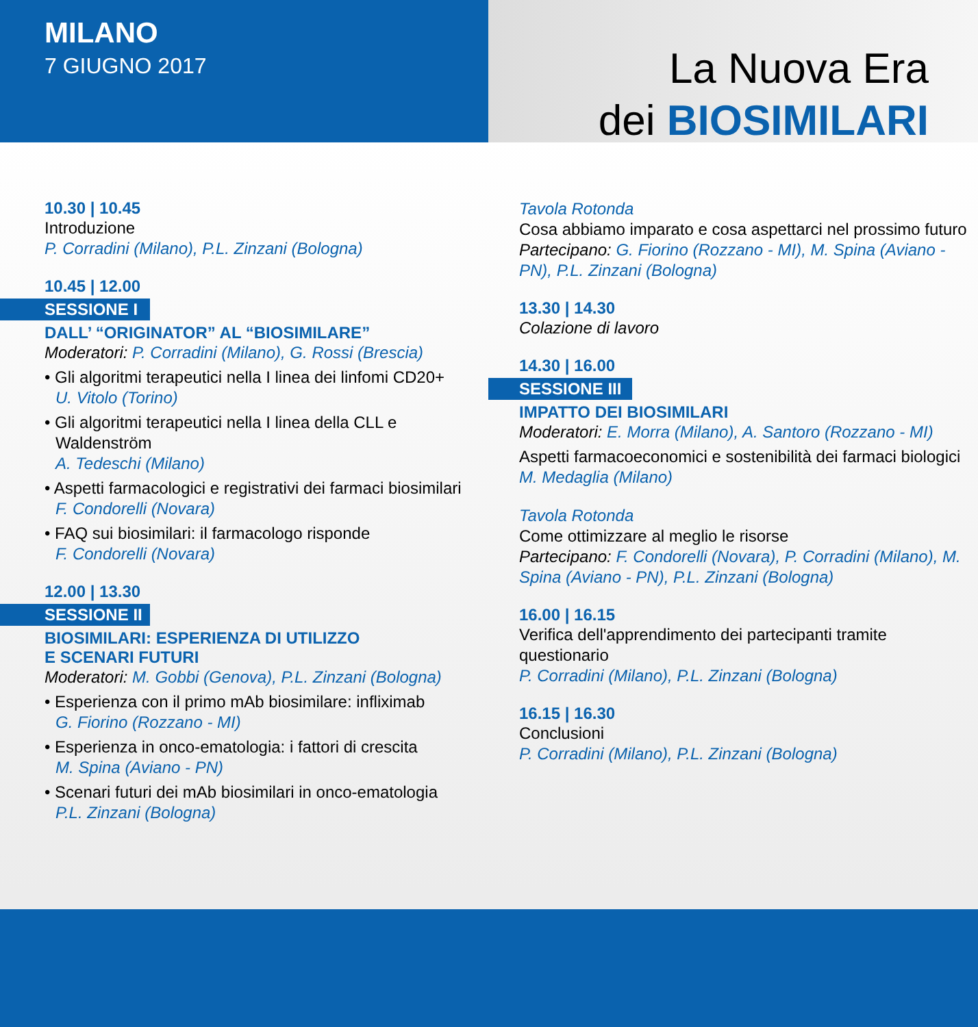MILANO
7 GIUGNO 2017
La Nuova Era
dei BIOSIMILARI
10.30 | 10.45
Introduzione
P. Corradini (Milano), P.L. Zinzani (Bologna)
10.45 | 12.00
SESSIONE I
DALL’ “ORIGINATOR” AL “BIOSIMILARE”
Moderatori: P. Corradini (Milano), G. Rossi (Brescia)
• Gli algoritmi terapeutici nella I linea dei linfomi CD20+
U. Vitolo (Torino)
• Gli algoritmi terapeutici nella I linea della CLL e Waldenström
A. Tedeschi (Milano)
• Aspetti farmacologici e registrativi dei farmaci biosimilari
F. Condorelli (Novara)
• FAQ sui biosimilari: il farmacologo risponde
F. Condorelli (Novara)
12.00 | 13.30
SESSIONE II
BIOSIMILARI: ESPERIENZA DI UTILIZZO
E SCENARI FUTURI
Moderatori: M. Gobbi (Genova), P.L. Zinzani (Bologna)
• Esperienza con il primo mAb biosimilare: infliximab
G. Fiorino (Rozzano - MI)
• Esperienza in onco-ematologia: i fattori di crescita
M. Spina (Aviano - PN)
• Scenari futuri dei mAb biosimilari in onco-ematologia
P.L. Zinzani (Bologna)
Tavola Rotonda
Cosa abbiamo imparato e cosa aspettarci nel prossimo futuro
Partecipano: G. Fiorino (Rozzano - MI), M. Spina (Aviano - PN), P.L. Zinzani (Bologna)
13.30 | 14.30
Colazione di lavoro
14.30 | 16.00
SESSIONE III
IMPATTO DEI BIOSIMILARI
Moderatori: E. Morra (Milano), A. Santoro (Rozzano - MI)
Aspetti farmacoeconomici e sostenibilità dei farmaci biologici
M. Medaglia (Milano)
Tavola Rotonda
Come ottimizzare al meglio le risorse
Partecipano: F. Condorelli (Novara), P. Corradini (Milano), M. Spina (Aviano - PN), P.L. Zinzani (Bologna)
16.00 | 16.15
Verifica dell'apprendimento dei partecipanti tramite questionario
P. Corradini (Milano), P.L. Zinzani (Bologna)
16.15 | 16.30
Conclusioni
P. Corradini (Milano), P.L. Zinzani (Bologna)